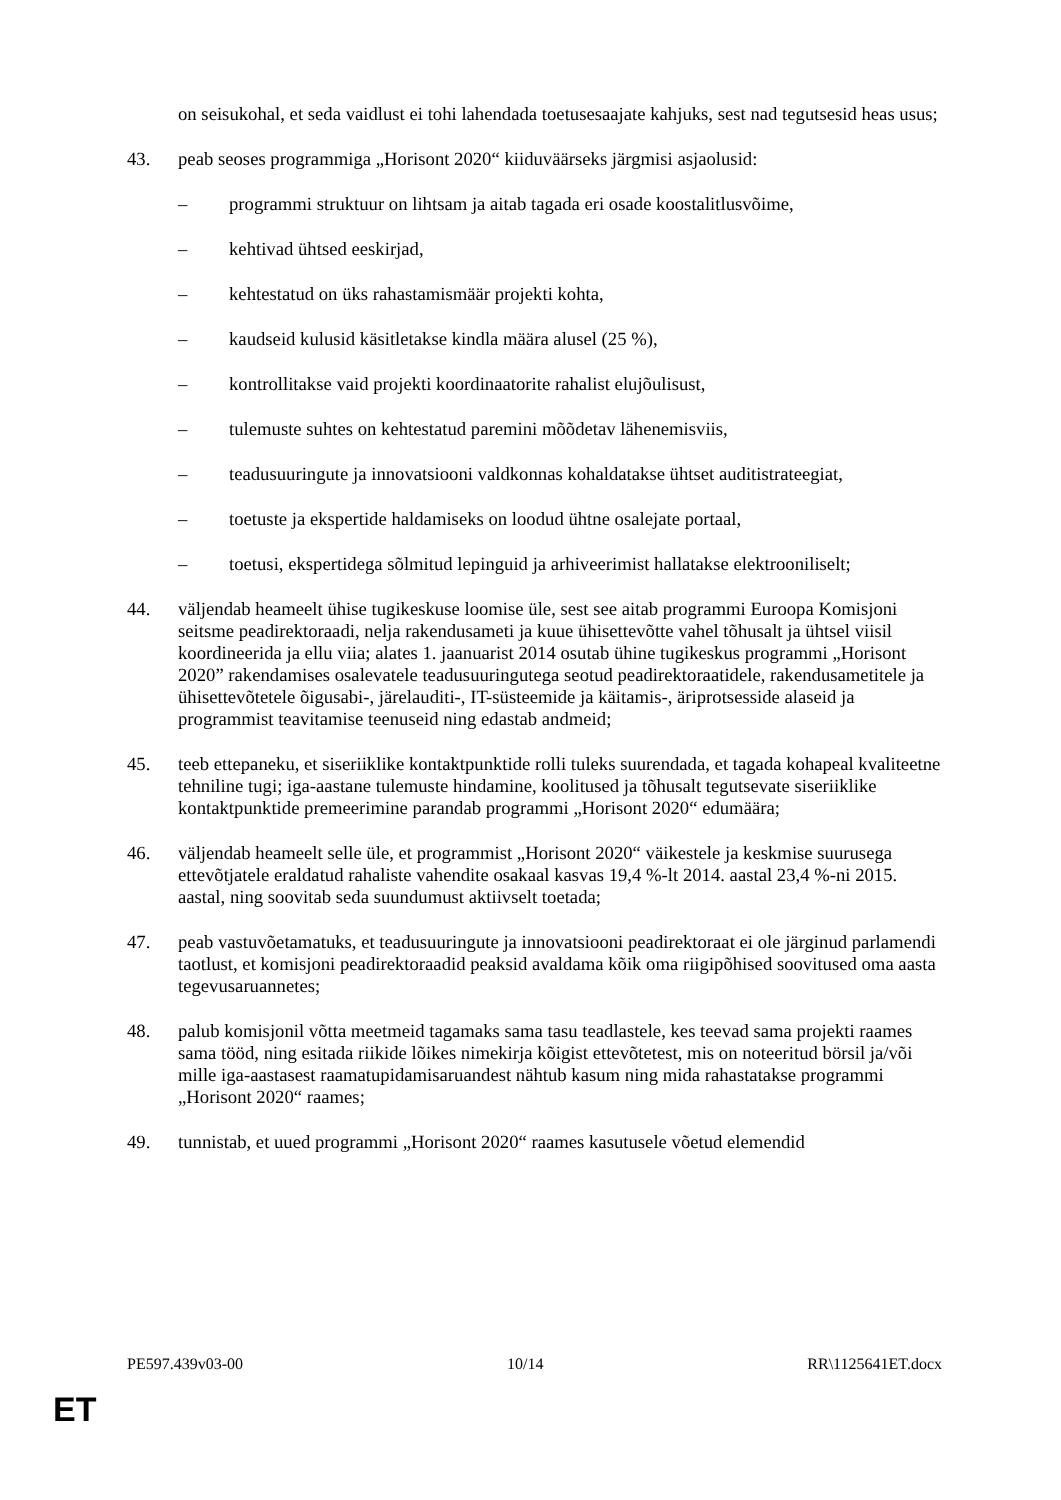on seisukohal, et seda vaidlust ei tohi lahendada toetusesaajate kahjuks, sest nad tegutsesid heas usus;
43. peab seoses programmiga „Horisont 2020“ kiiduväärseks järgmisi asjaolusid:
– programmi struktuur on lihtsam ja aitab tagada eri osade koostalitlusvõime,
– kehtivad ühtsed eeskirjad,
– kehtestatud on üks rahastamismäär projekti kohta,
– kaudseid kulusid käsitletakse kindla määra alusel (25 %),
– kontrollitakse vaid projekti koordinaatorite rahalist elujõulisust,
– tulemuste suhtes on kehtestatud paremini mõõdetav lähenemisviis,
– teadusuuringute ja innovatsiooni valdkonnas kohaldatakse ühtset auditistrateegiat,
– toetuste ja ekspertide haldamiseks on loodud ühtne osalejate portaal,
– toetusi, ekspertidega sõlmitud lepinguid ja arhiveerimist hallatakse elektrooniliselt;
44. väljendab heameelt ühise tugikeskuse loomise üle, sest see aitab programmi Euroopa Komisjoni seitsme peadirektoraadi, nelja rakendusameti ja kuue ühisettevõtte vahel tõhusalt ja ühtsel viisil koordineerida ja ellu viia; alates 1. jaanuarist 2014 osutab ühine tugikeskus programmi „Horisont 2020” rakendamises osalevatele teadusuuringutega seotud peadirektoraatidele, rakendusametitele ja ühisettevõtetele õigusabi-, järelauditi-, IT-süsteemide ja käitamis-, äriprotsesside alaseid ja programmist teavitamise teenuseid ning edastab andmeid;
45. teeb ettepaneku, et siseriiklike kontaktpunktide rolli tuleks suurendada, et tagada kohapeal kvaliteetne tehniline tugi; iga-aastane tulemuste hindamine, koolitused ja tõhusalt tegutsevate siseriiklike kontaktpunktide premeerimine parandab programmi „Horisont 2020“ edumäära;
46. väljendab heameelt selle üle, et programmist „Horisont 2020“ väikestele ja keskmise suurusega ettevõtjatele eraldatud rahaliste vahendite osakaal kasvas 19,4 %-lt 2014. aastal 23,4 %-ni 2015. aastal, ning soovitab seda suundumust aktiivselt toetada;
47. peab vastuvõetamatuks, et teadusuuringute ja innovatsiooni peadirektoraat ei ole järginud parlamendi taotlust, et komisjoni peadirektoraadid peaksid avaldama kõik oma riigipõhised soovitused oma aasta tegevusaruannetes;
48. palub komisjonil võtta meetmeid tagamaks sama tasu teadlastele, kes teevad sama projekti raames sama tööd, ning esitada riikide lõikes nimekirja kõigist ettevõtetest, mis on noteeritud börsil ja/või mille iga-aastasest raamatupidamisaruandest nähtub kasum ning mida rahastatakse programmi „Horisont 2020“ raames;
49. tunnistab, et uued programmi „Horisont 2020“ raames kasutusele võetud elemendid
PE597.439v03-00 10/14 RR\1125641ET.docx
ET